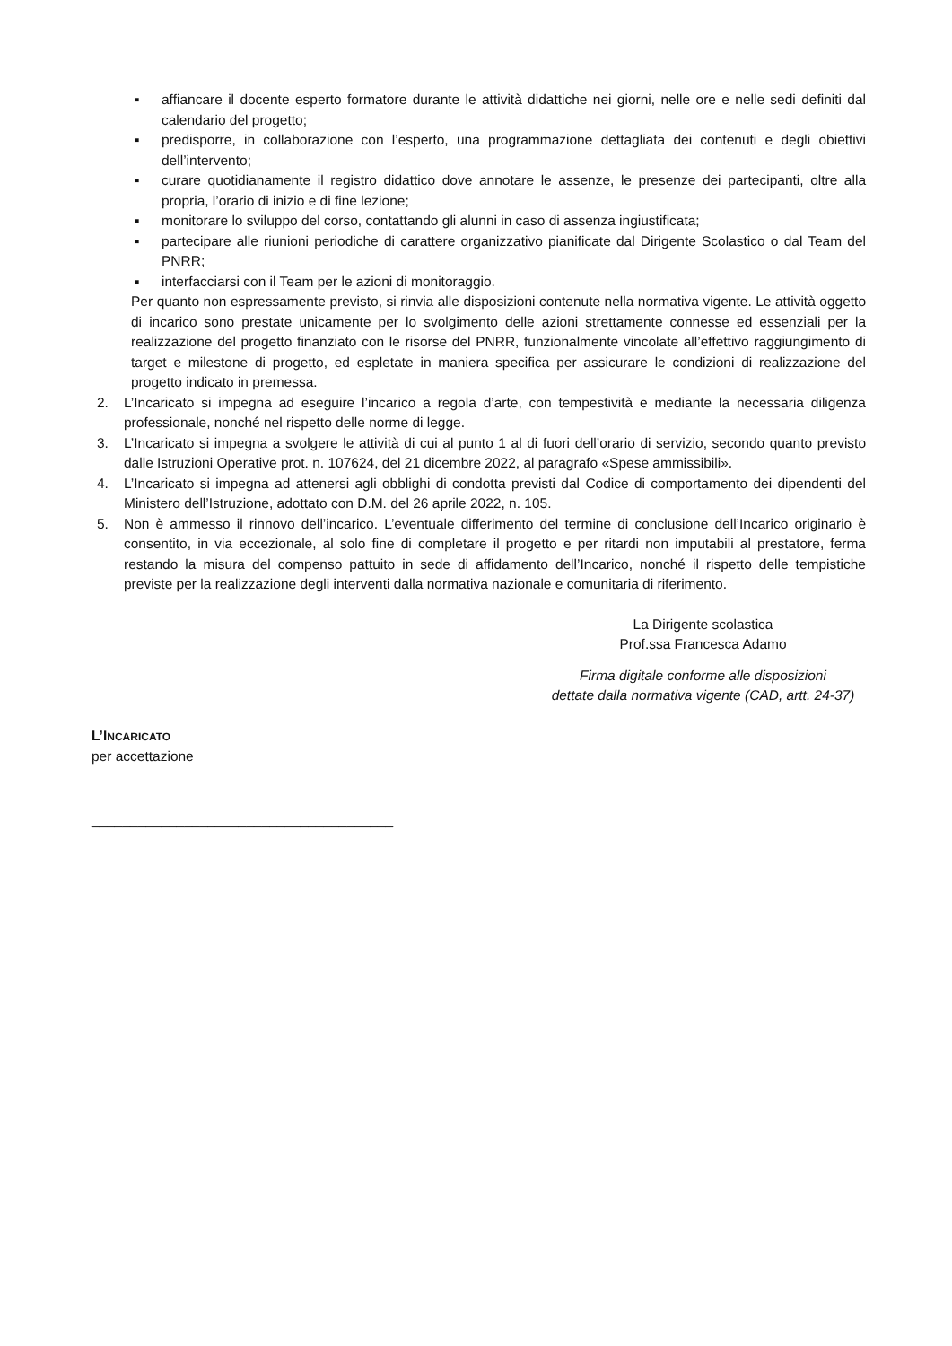▪ affiancare il docente esperto formatore durante le attività didattiche nei giorni, nelle ore e nelle sedi definiti dal calendario del progetto;
▪ predisporre, in collaborazione con l’esperto, una programmazione dettagliata dei contenuti e degli obiettivi dell’intervento;
▪ curare quotidianamente il registro didattico dove annotare le assenze, le presenze dei partecipanti, oltre alla propria, l’orario di inizio e di fine lezione;
▪ monitorare lo sviluppo del corso, contattando gli alunni in caso di assenza ingiustificata;
▪ partecipare alle riunioni periodiche di carattere organizzativo pianificate dal Dirigente Scolastico o dal Team del PNRR;
▪ interfacciarsi con il Team per le azioni di monitoraggio.
Per quanto non espressamente previsto, si rinvia alle disposizioni contenute nella normativa vigente. Le attività oggetto di incarico sono prestate unicamente per lo svolgimento delle azioni strettamente connesse ed essenziali per la realizzazione del progetto finanziato con le risorse del PNRR, funzionalmente vincolate all’effettivo raggiungimento di target e milestone di progetto, ed espletate in maniera specifica per assicurare le condizioni di realizzazione del progetto indicato in premessa.
2. L’Incaricato si impegna ad eseguire l’incarico a regola d’arte, con tempestività e mediante la necessaria diligenza professionale, nonché nel rispetto delle norme di legge.
3. L’Incaricato si impegna a svolgere le attività di cui al punto 1 al di fuori dell’orario di servizio, secondo quanto previsto dalle Istruzioni Operative prot. n. 107624, del 21 dicembre 2022, al paragrafo «Spese ammissibili».
4. L’Incaricato si impegna ad attenersi agli obblighi di condotta previsti dal Codice di comportamento dei dipendenti del Ministero dell’Istruzione, adottato con D.M. del 26 aprile 2022, n. 105.
5. Non è ammesso il rinnovo dell’incarico. L’eventuale differimento del termine di conclusione dell’Incarico originario è consentito, in via eccezionale, al solo fine di completare il progetto e per ritardi non imputabili al prestatore, ferma restando la misura del compenso pattuito in sede di affidamento dell’Incarico, nonché il rispetto delle tempistiche previste per la realizzazione degli interventi dalla normativa nazionale e comunitaria di riferimento.
La Dirigente scolastica
Prof.ssa Francesca Adamo
Firma digitale conforme alle disposizioni
dettate dalla normativa vigente (CAD, artt. 24-37)
L’INCARICATO
per accettazione
_______________________________________